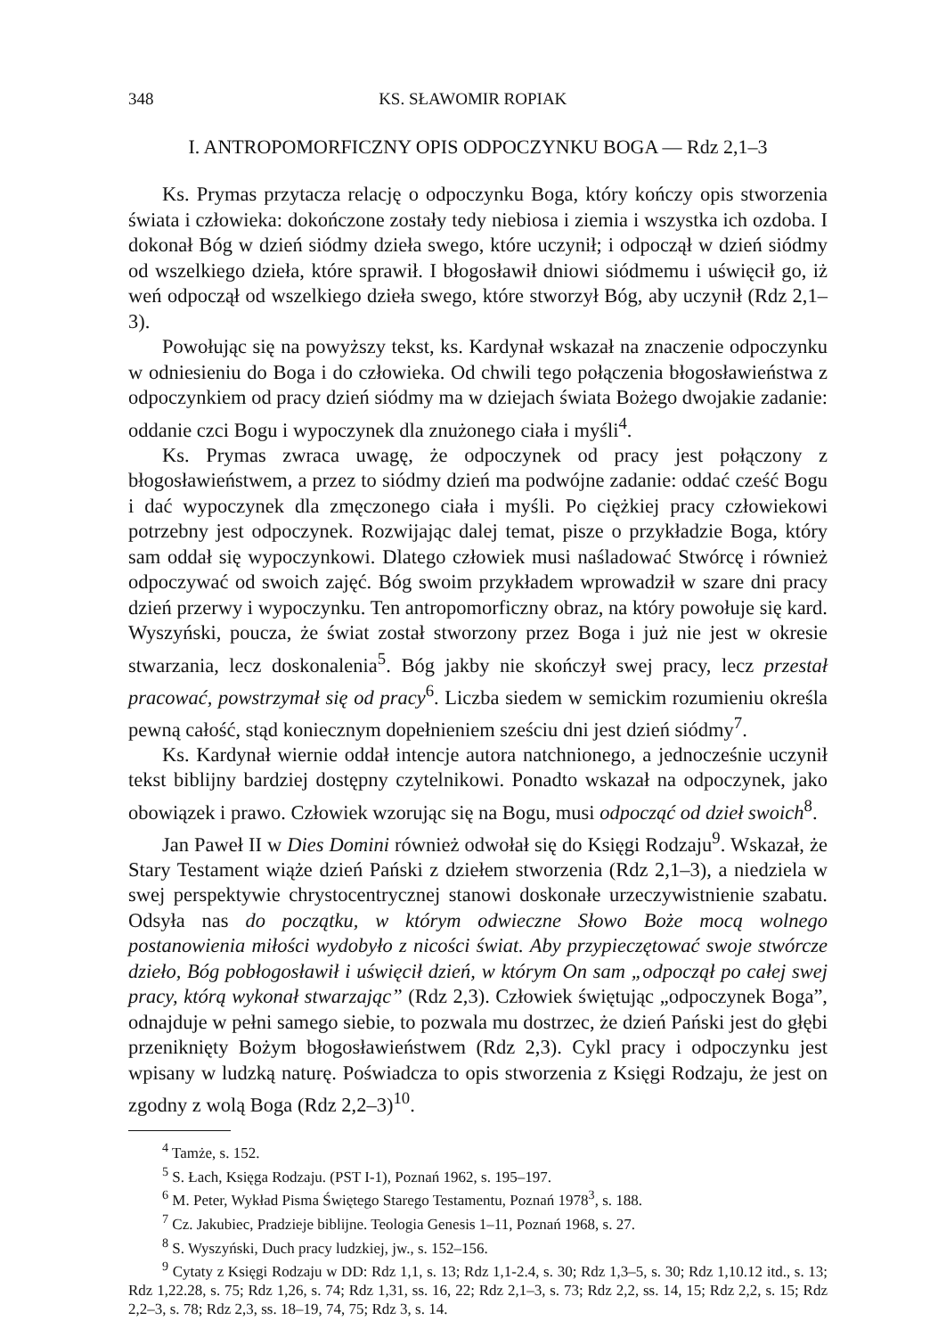348 KS. SŁAWOMIR ROPIAK
I. ANTROPOMORFICZNY OPIS ODPOCZYNKU BOGA — Rdz 2,1–3
Ks. Prymas przytacza relację o odpoczynku Boga, który kończy opis stworzenia świata i człowieka: dokończone zostały tedy niebiosa i ziemia i wszystka ich ozdoba. I dokonał Bóg w dzień siódmy dzieła swego, które uczynił; i odpoczął w dzień siódmy od wszelkiego dzieła, które sprawił. I błogosławił dniowi siódmemu i uświęcił go, iż weń odpoczął od wszelkiego dzieła swego, które stworzył Bóg, aby uczynił (Rdz 2,1–3).
Powołując się na powyższy tekst, ks. Kardynał wskazał na znaczenie odpoczynku w odniesieniu do Boga i do człowieka. Od chwili tego połączenia błogosławieństwa z odpoczynkiem od pracy dzień siódmy ma w dziejach świata Bożego dwojakie zadanie: oddanie czci Bogu i wypoczynek dla znużonego ciała i myśli<sup>4</sup>.
Ks. Prymas zwraca uwagę, że odpoczynek od pracy jest połączony z błogosławieństwem, a przez to siódmy dzień ma podwójne zadanie: oddać cześć Bogu i dać wypoczynek dla zmęczonego ciała i myśli. Po ciężkiej pracy człowiekowi potrzebny jest odpoczynek. Rozwijając dalej temat, pisze o przykładzie Boga, który sam oddał się wypoczynkowi. Dlatego człowiek musi naśladować Stwórcę i również odpoczywać od swoich zajęć. Bóg swoim przykładem wprowadził w szare dni pracy dzień przerwy i wypoczynku. Ten antropomorficzny obraz, na który powołuje się kard. Wyszyński, poucza, że świat został stworzony przez Boga i już nie jest w okresie stwarzania, lecz doskonalenia<sup>5</sup>. Bóg jakby nie skończył swej pracy, lecz przestał pracować, powstrzymał się od pracy<sup>6</sup>. Liczba siedem w semickim rozumieniu określa pewną całość, stąd koniecznym dopełnieniem sześciu dni jest dzień siódmy<sup>7</sup>.
Ks. Kardynał wiernie oddał intencje autora natchnionego, a jednocześnie uczynił tekst biblijny bardziej dostępny czytelnikowi. Ponadto wskazał na odpoczynek, jako obowiązek i prawo. Człowiek wzorując się na Bogu, musi odpocząć od dzieł swoich<sup>8</sup>.
Jan Paweł II w Dies Domini również odwołał się do Księgi Rodzaju<sup>9</sup>. Wskazał, że Stary Testament wiąże dzień Pański z dziełem stworzenia (Rdz 2,1–3), a niedziela w swej perspektywie chrystocentrycznej stanowi doskonałe urzeczywistnienie szabatu. Odsyła nas do początku, w którym odwieczne Słowo Boże mocą wolnego postanowienia miłości wydobyło z nicości świat. Aby przypieczętować swoje stwórcze dzieło, Bóg pobłogosławił i uświęcił dzień, w którym On sam „odpoczął po całej swej pracy, którą wykonał stwarzając” (Rdz 2,3). Człowiek świętując „odpoczynek Boga”, odnajduje w pełni samego siebie, to pozwala mu dostrzec, że dzień Pański jest do głębi przeniknięty Bożym błogosławieństwem (Rdz 2,3). Cykl pracy i odpoczynku jest wpisany w ludzką naturę. Poświadcza to opis stworzenia z Księgi Rodzaju, że jest on zgodny z wolą Boga (Rdz 2,2–3)<sup>10</sup>.
<sup>4</sup> Tamże, s. 152.
<sup>5</sup> S. Łach, Księga Rodzaju. (PST I-1), Poznań 1962, s. 195–197.
<sup>6</sup> M. Peter, Wykład Pisma Świętego Starego Testamentu, Poznań 1978<sup>3</sup>, s. 188.
<sup>7</sup> Cz. Jakubiec, Pradzieje biblijne. Teologia Genesis 1–11, Poznań 1968, s. 27.
<sup>8</sup> S. Wyszyński, Duch pracy ludzkiej, jw., s. 152–156.
<sup>9</sup> Cytaty z Księgi Rodzaju w DD: Rdz 1,1, s. 13; Rdz 1,1-2.4, s. 30; Rdz 1,3–5, s. 30; Rdz 1,10.12 itd., s. 13; Rdz 1,22.28, s. 75; Rdz 1,26, s. 74; Rdz 1,31, ss. 16, 22; Rdz 2,1–3, s. 73; Rdz 2,2, ss. 14, 15; Rdz 2,2, s. 15; Rdz 2,2–3, s. 78; Rdz 2,3, ss. 18–19, 74, 75; Rdz 3, s. 14.